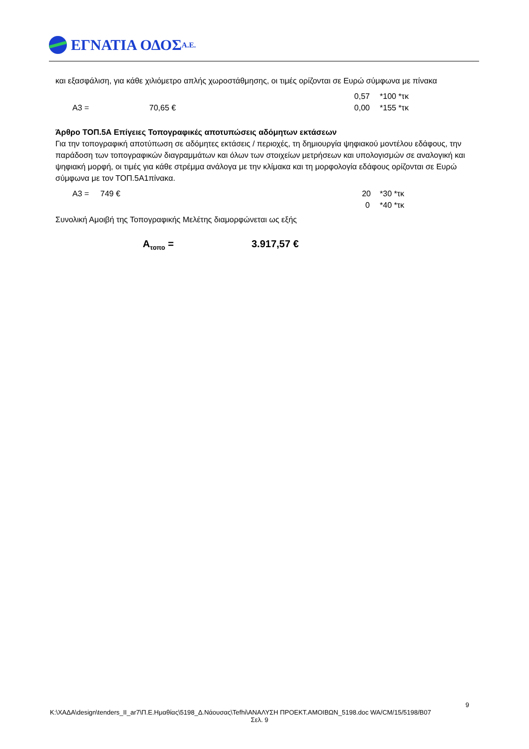ΕΓΝΑΤΙΑ ΟΔΟΣ Α.Ε.
και εξασφάλιση, για κάθε χιλιόμετρο απλής χωροστάθμησης, οι τιμές ορίζονται σε Ευρώ σύμφωνα με πίνακα
0,57 *100 *τκ
Α3 = 70,65 € 0,00 *155 *τκ
Άρθρο ΤΟΠ.5Α Επίγειες Τοπογραφικές αποτυπώσεις αδόμητων εκτάσεων
Για την τοπογραφική αποτύπωση σε αδόμητες εκτάσεις / περιοχές, τη δημιουργία ψηφιακού μοντέλου εδάφους, την παράδοση των τοπογραφικών διαγραμμάτων και όλων των στοιχείων μετρήσεων και υπολογισμών σε αναλογική και ψηφιακή μορφή, οι τιμές για κάθε στρέμμα ανάλογα με την κλίμακα και τη μορφολογία εδάφους ορίζονται σε Ευρώ σύμφωνα με τον ΤΟΠ.5Α1πίνακα.
Α3 = 749 € 20 *30 *τκ
0 *40 *τκ
Συνολική Αμοιβή της Τοπογραφικής Μελέτης διαμορφώνεται ως εξής
Α<sub>τοπο</sub> = 3.917,57 €
9
K:\ΧΑΔΑ\design\tenders_II_ar7\Π.Ε.Ημαθίας\5198_Δ.Νάουσας\Tefhi\ΑΝΑΛΥΣΗ ΠΡΟΕΚΤ.ΑΜΟΙΒΩΝ_5198.doc WA/CM/15/5198/B07
Σελ. 9